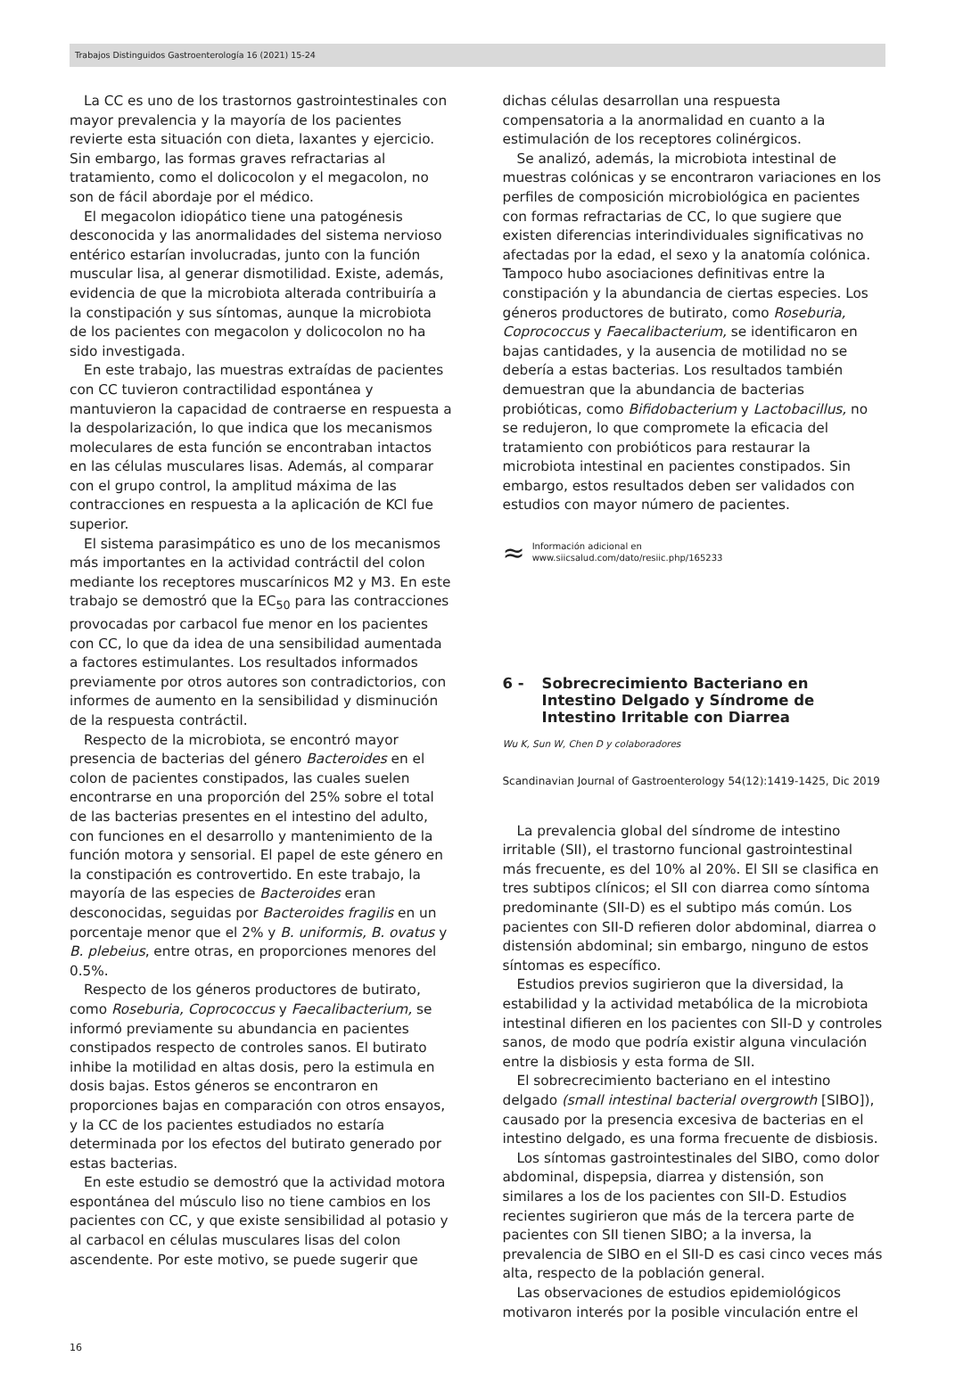Trabajos Distinguidos Gastroenterología 16 (2021) 15-24
La CC es uno de los trastornos gastrointestinales con mayor prevalencia y la mayoría de los pacientes revierte esta situación con dieta, laxantes y ejercicio. Sin embargo, las formas graves refractarias al tratamiento, como el dolicocolon y el megacolon, no son de fácil abordaje por el médico.
El megacolon idiopático tiene una patogénesis desconocida y las anormalidades del sistema nervioso entérico estarían involucradas, junto con la función muscular lisa, al generar dismotilidad. Existe, además, evidencia de que la microbiota alterada contribuiría a la constipación y sus síntomas, aunque la microbiota de los pacientes con megacolon y dolicocolon no ha sido investigada.
En este trabajo, las muestras extraídas de pacientes con CC tuvieron contractilidad espontánea y mantuvieron la capacidad de contraerse en respuesta a la despolarización, lo que indica que los mecanismos moleculares de esta función se encontraban intactos en las células musculares lisas. Además, al comparar con el grupo control, la amplitud máxima de las contracciones en respuesta a la aplicación de KCl fue superior.
El sistema parasimpático es uno de los mecanismos más importantes en la actividad contráctil del colon mediante los receptores muscarínicos M2 y M3. En este trabajo se demostró que la EC<sub>50</sub> para las contracciones provocadas por carbacol fue menor en los pacientes con CC, lo que da idea de una sensibilidad aumentada a factores estimulantes. Los resultados informados previamente por otros autores son contradictorios, con informes de aumento en la sensibilidad y disminución de la respuesta contráctil.
Respecto de la microbiota, se encontró mayor presencia de bacterias del género Bacteroides en el colon de pacientes constipados, las cuales suelen encontrarse en una proporción del 25% sobre el total de las bacterias presentes en el intestino del adulto, con funciones en el desarrollo y mantenimiento de la función motora y sensorial. El papel de este género en la constipación es controvertido. En este trabajo, la mayoría de las especies de Bacteroides eran desconocidas, seguidas por Bacteroides fragilis en un porcentaje menor que el 2% y B. uniformis, B. ovatus y B. plebeius, entre otras, en proporciones menores del 0.5%.
Respecto de los géneros productores de butirato, como Roseburia, Coprococcus y Faecalibacterium, se informó previamente su abundancia en pacientes constipados respecto de controles sanos. El butirato inhibe la motilidad en altas dosis, pero la estimula en dosis bajas. Estos géneros se encontraron en proporciones bajas en comparación con otros ensayos, y la CC de los pacientes estudiados no estaría determinada por los efectos del butirato generado por estas bacterias.
En este estudio se demostró que la actividad motora espontánea del músculo liso no tiene cambios en los pacientes con CC, y que existe sensibilidad al potasio y al carbacol en células musculares lisas del colon ascendente. Por este motivo, se puede sugerir que
dichas células desarrollan una respuesta compensatoria a la anormalidad en cuanto a la estimulación de los receptores colinérgicos.
Se analizó, además, la microbiota intestinal de muestras colónicas y se encontraron variaciones en los perfiles de composición microbiológica en pacientes con formas refractarias de CC, lo que sugiere que existen diferencias interindividuales significativas no afectadas por la edad, el sexo y la anatomía colónica. Tampoco hubo asociaciones definitivas entre la constipación y la abundancia de ciertas especies. Los géneros productores de butirato, como Roseburia, Coprococcus y Faecalibacterium, se identificaron en bajas cantidades, y la ausencia de motilidad no se debería a estas bacterias. Los resultados también demuestran que la abundancia de bacterias probióticas, como Bifidobacterium y Lactobacillus, no se redujeron, lo que compromete la eficacia del tratamiento con probióticos para restaurar la microbiota intestinal en pacientes constipados. Sin embargo, estos resultados deben ser validados con estudios con mayor número de pacientes.
≈
Información adicional en
www.siicsalud.com/dato/resiic.php/165233
6 - Sobrecrecimiento Bacteriano en Intestino Delgado y Síndrome de Intestino Irritable con Diarrea
Wu K, Sun W, Chen D y colaboradores
Scandinavian Journal of Gastroenterology 54(12):1419-1425, Dic 2019
La prevalencia global del síndrome de intestino irritable (SII), el trastorno funcional gastrointestinal más frecuente, es del 10% al 20%. El SII se clasifica en tres subtipos clínicos; el SII con diarrea como síntoma predominante (SII-D) es el subtipo más común. Los pacientes con SII-D refieren dolor abdominal, diarrea o distensión abdominal; sin embargo, ninguno de estos síntomas es específico.
Estudios previos sugirieron que la diversidad, la estabilidad y la actividad metabólica de la microbiota intestinal difieren en los pacientes con SII-D y controles sanos, de modo que podría existir alguna vinculación entre la disbiosis y esta forma de SII.
El sobrecrecimiento bacteriano en el intestino delgado (small intestinal bacterial overgrowth [SIBO]), causado por la presencia excesiva de bacterias en el intestino delgado, es una forma frecuente de disbiosis.
Los síntomas gastrointestinales del SIBO, como dolor abdominal, dispepsia, diarrea y distensión, son similares a los de los pacientes con SII-D. Estudios recientes sugirieron que más de la tercera parte de pacientes con SII tienen SIBO; a la inversa, la prevalencia de SIBO en el SII-D es casi cinco veces más alta, respecto de la población general.
Las observaciones de estudios epidemiológicos motivaron interés por la posible vinculación entre el
16